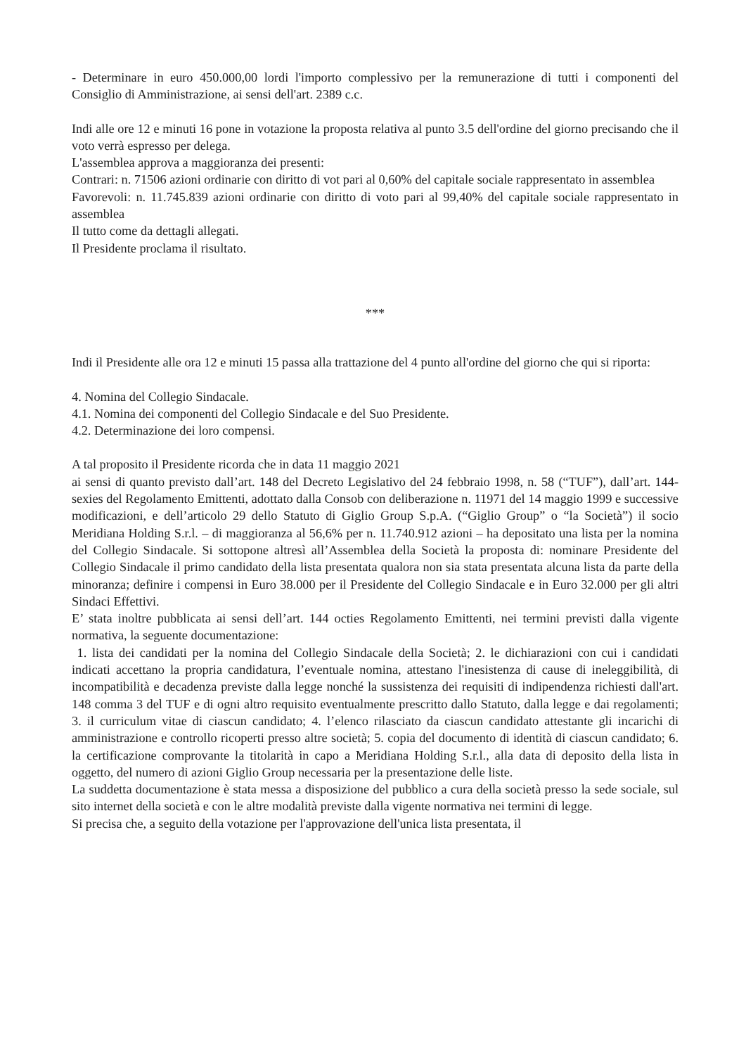- Determinare in euro 450.000,00 lordi l'importo complessivo per la remunerazione di tutti i componenti del Consiglio di Amministrazione, ai sensi dell'art. 2389 c.c.
Indi alle ore 12 e minuti 16 pone in votazione la proposta relativa al punto 3.5 dell'ordine del giorno precisando che il voto verrà espresso per delega.
L'assemblea approva a maggioranza dei presenti:
Contrari: n. 71506 azioni ordinarie con diritto di vot pari al 0,60% del capitale sociale rappresentato in assemblea
Favorevoli: n. 11.745.839 azioni ordinarie con diritto di voto pari al 99,40% del capitale sociale rappresentato in assemblea
Il tutto come da dettagli allegati.
Il Presidente proclama il risultato.
***
Indi il Presidente alle ora 12 e minuti 15 passa alla trattazione del 4 punto all'ordine del giorno che qui si riporta:
4. Nomina del Collegio Sindacale.
4.1. Nomina dei componenti del Collegio Sindacale e del Suo Presidente.
4.2. Determinazione dei loro compensi.
A tal proposito il Presidente ricorda che in data 11 maggio 2021
ai sensi di quanto previsto dall’art. 148 del Decreto Legislativo del 24 febbraio 1998, n. 58 (“TUF”), dall’art. 144- sexies del Regolamento Emittenti, adottato dalla Consob con deliberazione n. 11971 del 14 maggio 1999 e successive modificazioni, e dell’articolo 29 dello Statuto di Giglio Group S.p.A. (“Giglio Group” o “la Società”) il socio Meridiana Holding S.r.l. – di maggioranza al 56,6% per n. 11.740.912 azioni – ha depositato una lista per la nomina del Collegio Sindacale. Si sottopone altresì all’Assemblea della Società la proposta di: nominare Presidente del Collegio Sindacale il primo candidato della lista presentata qualora non sia stata presentata alcuna lista da parte della minoranza; definire i compensi in Euro 38.000 per il Presidente del Collegio Sindacale e in Euro 32.000 per gli altri Sindaci Effettivi.
E’ stata inoltre pubblicata ai sensi dell’art. 144 octies Regolamento Emittenti, nei termini previsti dalla vigente normativa, la seguente documentazione:
1. lista dei candidati per la nomina del Collegio Sindacale della Società; 2. le dichiarazioni con cui i candidati indicati accettano la propria candidatura, l’eventuale nomina, attestano l'inesistenza di cause di ineleggibilità, di incompatibilità e decadenza previste dalla legge nonché la sussistenza dei requisiti di indipendenza richiesti dall'art. 148 comma 3 del TUF e di ogni altro requisito eventualmente prescritto dallo Statuto, dalla legge e dai regolamenti; 3. il curriculum vitae di ciascun candidato; 4. l’elenco rilasciato da ciascun candidato attestante gli incarichi di amministrazione e controllo ricoperti presso altre società; 5. copia del documento di identità di ciascun candidato; 6. la certificazione comprovante la titolarità in capo a Meridiana Holding S.r.l., alla data di deposito della lista in oggetto, del numero di azioni Giglio Group necessaria per la presentazione delle liste.
La suddetta documentazione è stata messa a disposizione del pubblico a cura della società presso la sede sociale, sul sito internet della società e con le altre modalità previste dalla vigente normativa nei termini di legge.
Si precisa che, a seguito della votazione per l'approvazione dell'unica lista presentata, il